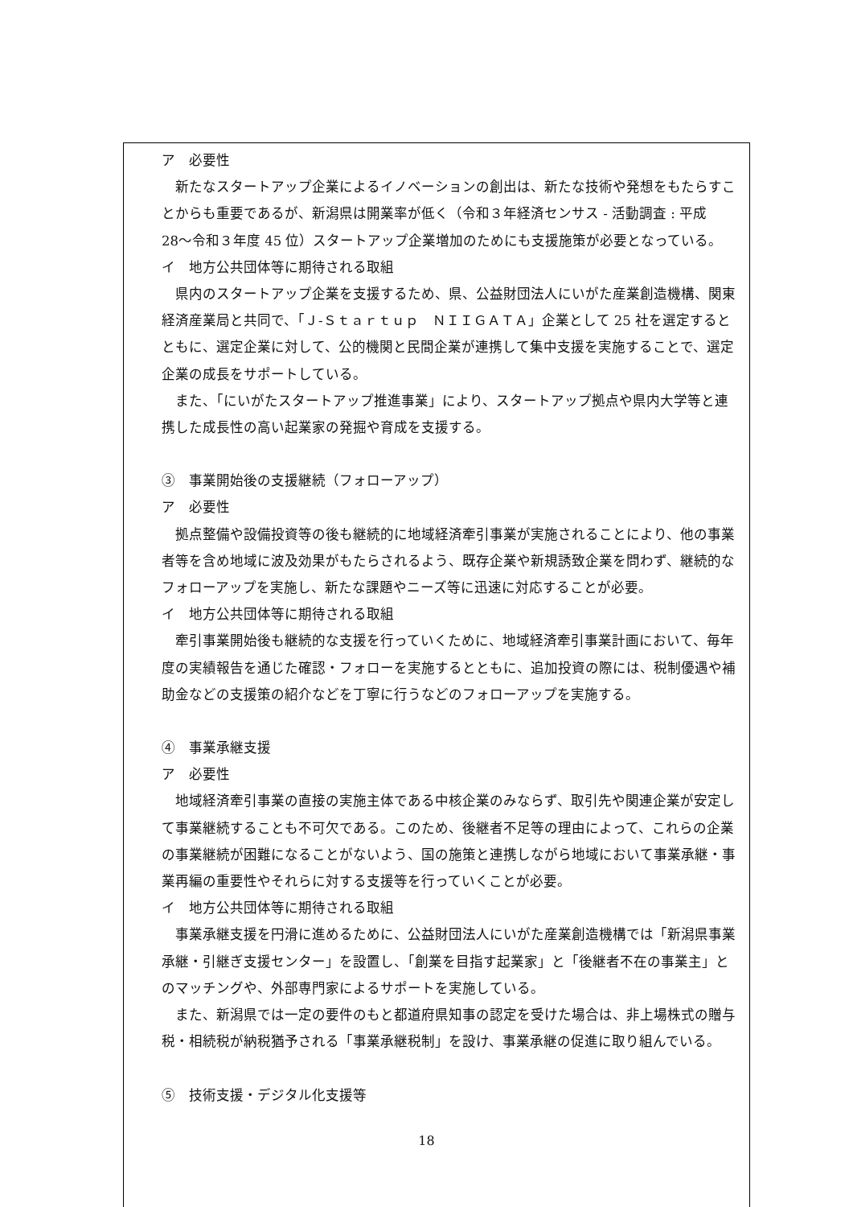ア　必要性
新たなスタートアップ企業によるイノベーションの創出は、新たな技術や発想をもたらすことからも重要であるが、新潟県は開業率が低く（令和３年経済センサス - 活動調査 : 平成 28〜令和３年度 45 位）スタートアップ企業増加のためにも支援施策が必要となっている。
イ　地方公共団体等に期待される取組
県内のスタートアップ企業を支援するため、県、公益財団法人にいがた産業創造機構、関東経済産業局と共同で、「Ｊ-Ｓｔａｒｔｕｐ　ＮＩＩＧＡＴＡ」企業として 25 社を選定するとともに、選定企業に対して、公的機関と民間企業が連携して集中支援を実施することで、選定企業の成長をサポートしている。
また、「にいがたスタートアップ推進事業」により、スタートアップ拠点や県内大学等と連携した成長性の高い起業家の発掘や育成を支援する。
③　事業開始後の支援継続（フォローアップ）
ア　必要性
拠点整備や設備投資等の後も継続的に地域経済牽引事業が実施されることにより、他の事業者等を含め地域に波及効果がもたらされるよう、既存企業や新規誘致企業を問わず、継続的なフォローアップを実施し、新たな課題やニーズ等に迅速に対応することが必要。
イ　地方公共団体等に期待される取組
牽引事業開始後も継続的な支援を行っていくために、地域経済牽引事業計画において、毎年度の実績報告を通じた確認・フォローを実施するとともに、追加投資の際には、税制優遇や補助金などの支援策の紹介などを丁寧に行うなどのフォローアップを実施する。
④　事業承継支援
ア　必要性
地域経済牽引事業の直接の実施主体である中核企業のみならず、取引先や関連企業が安定して事業継続することも不可欠である。このため、後継者不足等の理由によって、これらの企業の事業継続が困難になることがないよう、国の施策と連携しながら地域において事業承継・事業再編の重要性やそれらに対する支援等を行っていくことが必要。
イ　地方公共団体等に期待される取組
事業承継支援を円滑に進めるために、公益財団法人にいがた産業創造機構では「新潟県事業承継・引継ぎ支援センター」を設置し、「創業を目指す起業家」と「後継者不在の事業主」とのマッチングや、外部専門家によるサポートを実施している。
また、新潟県では一定の要件のもと都道府県知事の認定を受けた場合は、非上場株式の贈与税・相続税が納税猶予される「事業承継税制」を設け、事業承継の促進に取り組んでいる。
⑤　技術支援・デジタル化支援等
18